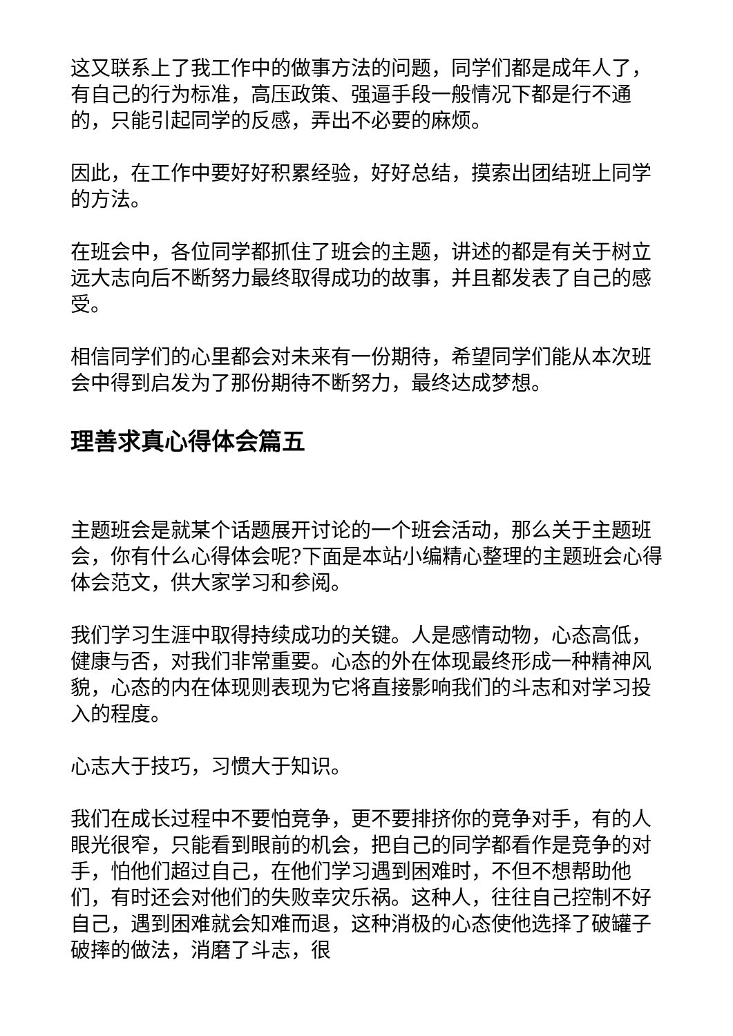这又联系上了我工作中的做事方法的问题，同学们都是成年人了，有自己的行为标准，高压政策、强逼手段一般情况下都是行不通的，只能引起同学的反感，弄出不必要的麻烦。
因此，在工作中要好好积累经验，好好总结，摸索出团结班上同学的方法。
在班会中，各位同学都抓住了班会的主题，讲述的都是有关于树立远大志向后不断努力最终取得成功的故事，并且都发表了自己的感受。
相信同学们的心里都会对未来有一份期待，希望同学们能从本次班会中得到启发为了那份期待不断努力，最终达成梦想。
理善求真心得体会篇五
主题班会是就某个话题展开讨论的一个班会活动，那么关于主题班会，你有什么心得体会呢?下面是本站小编精心整理的主题班会心得体会范文，供大家学习和参阅。
我们学习生涯中取得持续成功的关键。人是感情动物，心态高低，健康与否，对我们非常重要。心态的外在体现最终形成一种精神风貌，心态的内在体现则表现为它将直接影响我们的斗志和对学习投入的程度。
心志大于技巧，习惯大于知识。
我们在成长过程中不要怕竞争，更不要排挤你的竞争对手，有的人眼光很窄，只能看到眼前的机会，把自己的同学都看作是竞争的对手，怕他们超过自己，在他们学习遇到困难时，不但不想帮助他们，有时还会对他们的失败幸灾乐祸。这种人，往往自己控制不好自己，遇到困难就会知难而退，这种消极的心态使他选择了破罐子破摔的做法，消磨了斗志，很